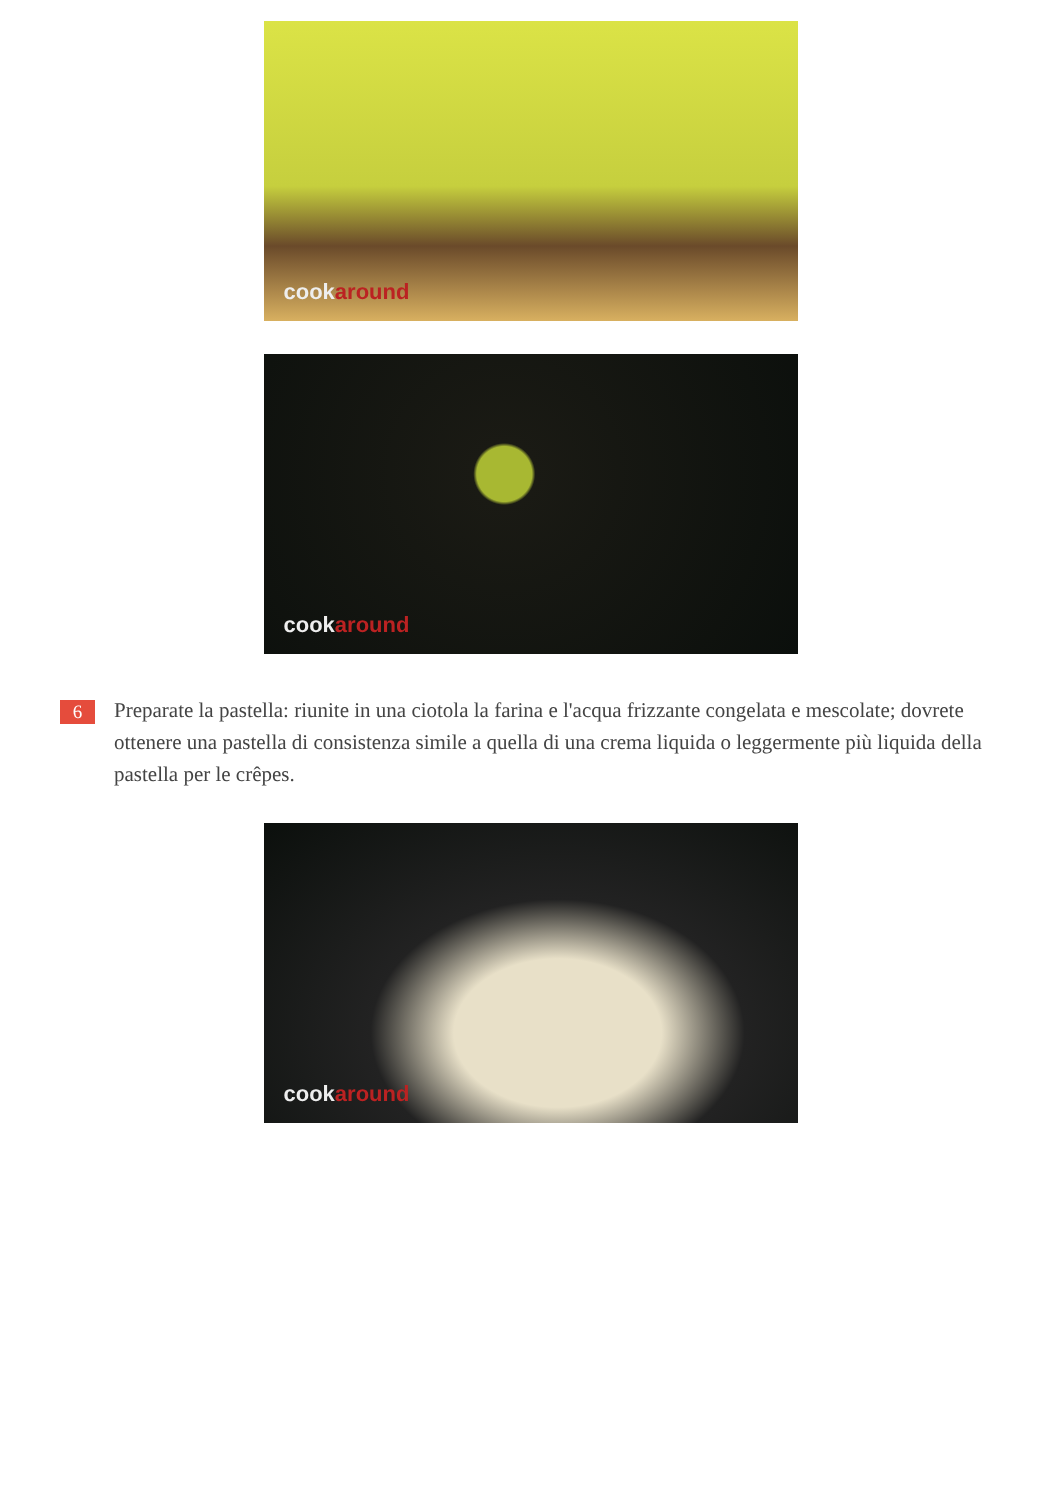cookaround
cookaround
6
Preparate la pastella: riunite in una ciotola la farina e l'acqua frizzante congelata e mescolate; dovrete ottenere una pastella di consistenza simile a quella di una crema liquida o leggermente più liquida della pastella per le crêpes.
cookaround